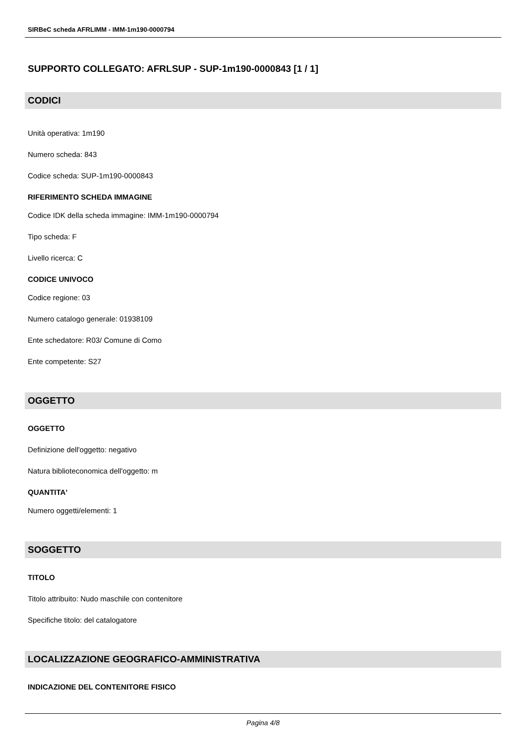SIRBeC scheda AFRLIMM - IMM-1m190-0000794
SUPPORTO COLLEGATO: AFRLSUP - SUP-1m190-0000843 [1 / 1]
CODICI
Unità operativa: 1m190
Numero scheda: 843
Codice scheda: SUP-1m190-0000843
RIFERIMENTO SCHEDA IMMAGINE
Codice IDK della scheda immagine: IMM-1m190-0000794
Tipo scheda: F
Livello ricerca: C
CODICE UNIVOCO
Codice regione: 03
Numero catalogo generale: 01938109
Ente schedatore: R03/ Comune di Como
Ente competente: S27
OGGETTO
OGGETTO
Definizione dell'oggetto: negativo
Natura biblioteconomica dell'oggetto: m
QUANTITA'
Numero oggetti/elementi: 1
SOGGETTO
TITOLO
Titolo attribuito: Nudo maschile con contenitore
Specifiche titolo: del catalogatore
LOCALIZZAZIONE GEOGRAFICO-AMMINISTRATIVA
INDICAZIONE DEL CONTENITORE FISICO
Pagina 4/8